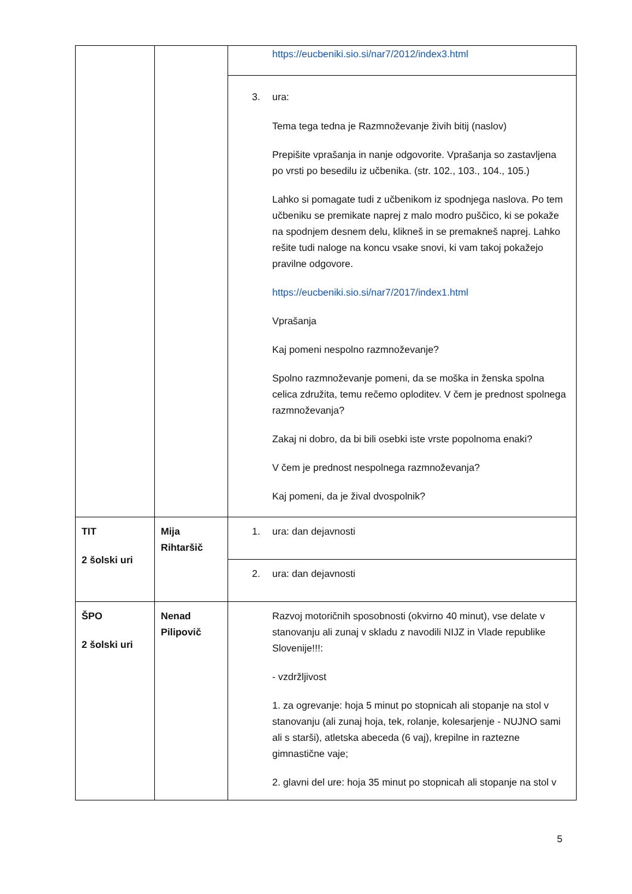| | | https://eucbeniki.sio.si/nar7/2012/index3.html |
| | | 3. ura: Tema tega tedna je Razmnoževanje živih bitij (naslov) Prepišite vprašanja in nanje odgovorite. Vprašanja so zastavljena po vrsti po besedilu iz učbenika. (str. 102., 103., 104., 105.) Lahko si pomagate tudi z učbenikom iz spodnjega naslova. Po tem učbeniku se premikate naprej z malo modro puščico, ki se pokaže na spodnjem desnem delu, klikneš in se premakneš naprej. Lahko rešite tudi naloge na koncu vsake snovi, ki vam takoj pokažejo pravilne odgovore. https://eucbeniki.sio.si/nar7/2017/index1.html Vprašanja Kaj pomeni nespolno razmnoževanje? Spolno razmnoževanje pomeni, da se moška in ženska spolna celica združita, temu rečemo oploditev. V čem je prednost spolnega razmnoževanja? Zakaj ni dobro, da bi bili osebki iste vrste popolnoma enaki? V čem je prednost nespolnega razmnoževanja? Kaj pomeni, da je žival dvospolnik? |
| TIT 2 šolski uri | Mija Rihtaršič | 1. ura: dan dejavnosti |
| | | 2. ura: dan dejavnosti |
| ŠPO 2 šolski uri | Nenad Pilipovič | Razvoj motoričnih sposobnosti (okvirno 40 minut), vse delate v stanovanju ali zunaj v skladu z navodili NIJZ in Vlade republike Slovenije!!!: - vzdržljivost 1. za ogrevanje: hoja 5 minut po stopnicah ali stopanje na stol v stanovanju (ali zunaj hoja, tek, rolanje, kolesarjenje - NUJNO sami ali s starši), atletska abeceda (6 vaj), krepilne in raztezne gimnastične vaje; 2. glavni del ure: hoja 35 minut po stopnicah ali stopanje na stol v |
5